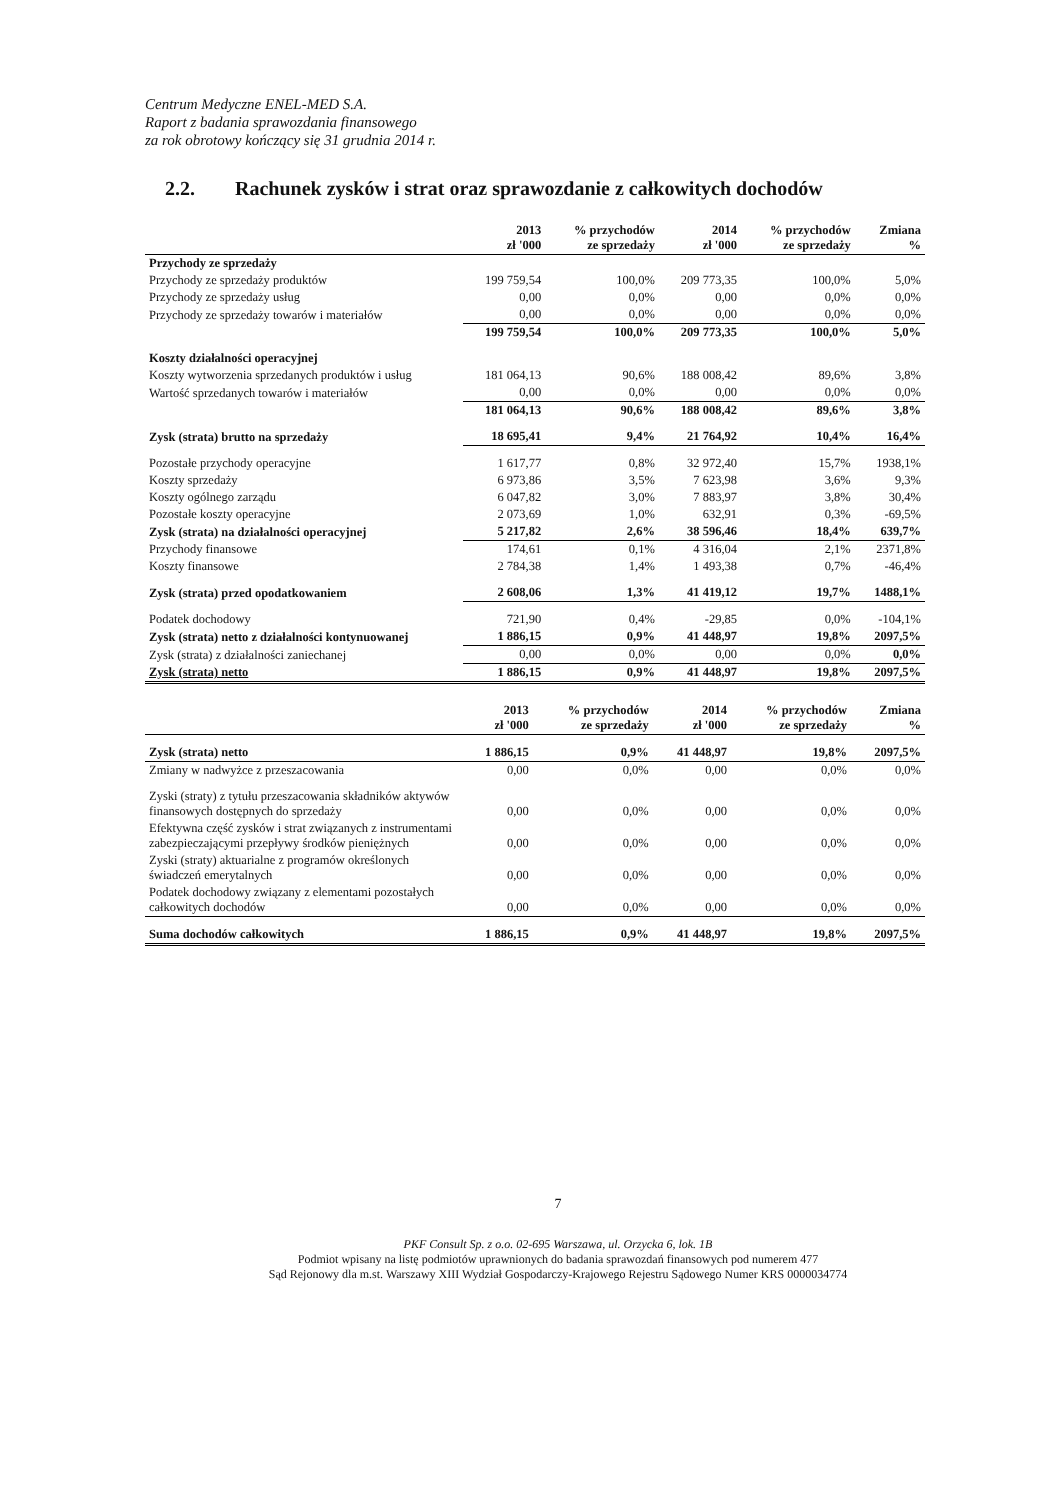Centrum Medyczne ENEL-MED S.A.
Raport z badania sprawozdania finansowego
za rok obrotowy kończący się 31 grudnia 2014 r.
2.2. Rachunek zysków i strat oraz sprawozdanie z całkowitych dochodów
| | 2013 zł '000 | % przychodów ze sprzedaży | 2014 zł '000 | % przychodów ze sprzedaży | Zmiana % |
| --- | --- | --- | --- | --- | --- |
| Przychody ze sprzedaży | | | | | |
| Przychody ze sprzedaży produktów | 199 759,54 | 100,0% | 209 773,35 | 100,0% | 5,0% |
| Przychody ze sprzedaży usług | 0,00 | 0,0% | 0,00 | 0,0% | 0,0% |
| Przychody ze sprzedaży towarów i materiałów | 0,00 | 0,0% | 0,00 | 0,0% | 0,0% |
| | 199 759,54 | 100,0% | 209 773,35 | 100,0% | 5,0% |
| Koszty działalności operacyjnej | | | | | |
| Koszty wytworzenia sprzedanych produktów i usług | 181 064,13 | 90,6% | 188 008,42 | 89,6% | 3,8% |
| Wartość sprzedanych towarów i materiałów | 0,00 | 0,0% | 0,00 | 0,0% | 0,0% |
| | 181 064,13 | 90,6% | 188 008,42 | 89,6% | 3,8% |
| Zysk (strata) brutto na sprzedaży | 18 695,41 | 9,4% | 21 764,92 | 10,4% | 16,4% |
| Pozostałe przychody operacyjne | 1 617,77 | 0,8% | 32 972,40 | 15,7% | 1938,1% |
| Koszty sprzedaży | 6 973,86 | 3,5% | 7 623,98 | 3,6% | 9,3% |
| Koszty ogólnego zarządu | 6 047,82 | 3,0% | 7 883,97 | 3,8% | 30,4% |
| Pozostałe koszty operacyjne | 2 073,69 | 1,0% | 632,91 | 0,3% | -69,5% |
| Zysk (strata) na działalności operacyjnej | 5 217,82 | 2,6% | 38 596,46 | 18,4% | 639,7% |
| Przychody finansowe | 174,61 | 0,1% | 4 316,04 | 2,1% | 2371,8% |
| Koszty finansowe | 2 784,38 | 1,4% | 1 493,38 | 0,7% | -46,4% |
| Zysk (strata) przed opodatkowaniem | 2 608,06 | 1,3% | 41 419,12 | 19,7% | 1488,1% |
| Podatek dochodowy | 721,90 | 0,4% | -29,85 | 0,0% | -104,1% |
| Zysk (strata) netto z działalności kontynuowanej | 1 886,15 | 0,9% | 41 448,97 | 19,8% | 2097,5% |
| Zysk (strata) z działalności zaniechanej | 0,00 | 0,0% | 0,00 | 0,0% | 0,0% |
| Zysk (strata) netto | 1 886,15 | 0,9% | 41 448,97 | 19,8% | 2097,5% |
| | 2013 zł '000 | % przychodów ze sprzedaży | 2014 zł '000 | % przychodów ze sprzedaży | Zmiana % |
| --- | --- | --- | --- | --- | --- |
| Zysk (strata) netto | 1 886,15 | 0,9% | 41 448,97 | 19,8% | 2097,5% |
| Zmiany w nadwyżce z przeszacowania | 0,00 | 0,0% | 0,00 | 0,0% | 0,0% |
| Zyski (straty) z tytułu przeszacowania składników aktywów finansowych dostępnych do sprzedaży | 0,00 | 0,0% | 0,00 | 0,0% | 0,0% |
| Efektywna część zysków i strat związanych z instrumentami zabezpieczającymi przepływy środków pieniężnych | 0,00 | 0,0% | 0,00 | 0,0% | 0,0% |
| Zyski (straty) aktuarialne z programów określonych świadczeń emerytalnych | 0,00 | 0,0% | 0,00 | 0,0% | 0,0% |
| Podatek dochodowy związany z elementami pozostałych całkowitych dochodów | 0,00 | 0,0% | 0,00 | 0,0% | 0,0% |
| Suma dochodów całkowitych | 1 886,15 | 0,9% | 41 448,97 | 19,8% | 2097,5% |
7
PKF Consult Sp. z o.o. 02-695 Warszawa, ul. Orzycka 6, lok. 1B
Podmiot wpisany na listę podmiotów uprawnionych do badania sprawozdań finansowych pod numerem 477
Sąd Rejonowy dla m.st. Warszawy XIII Wydział Gospodarczy-Krajowego Rejestru Sądowego Numer KRS 0000034774